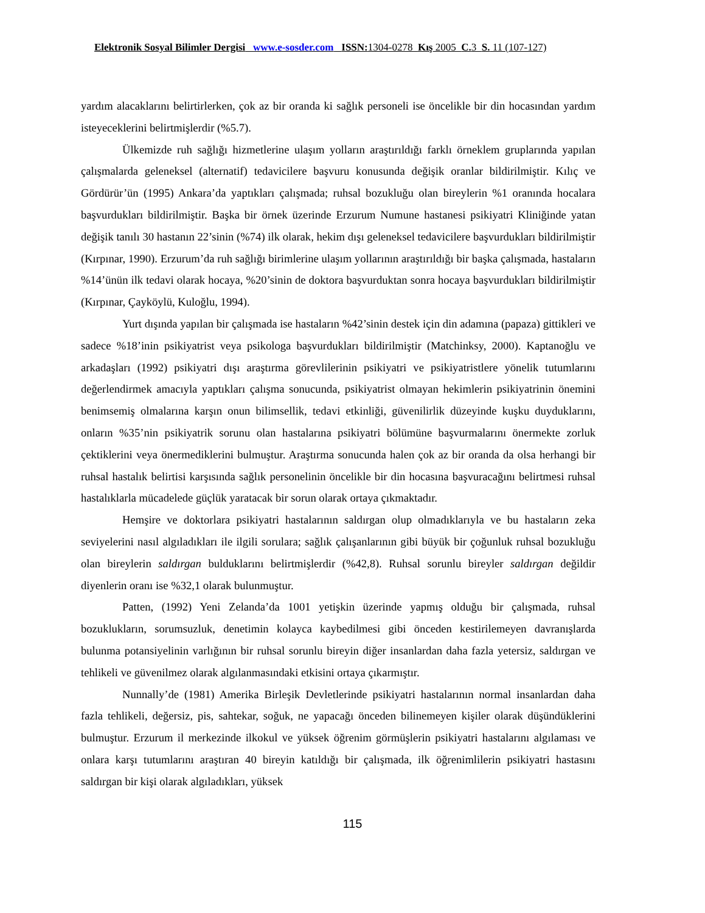Elektronik Sosyal Bilimler Dergisi www.e-sosder.com ISSN: 1304-0278 Kış 2005 C. 3 S. 11 (107-127)
yardım alacaklarını belirtirlerken, çok az bir oranda ki sağlık personeli ise öncelikle bir din hocasından yardım isteyeceklerini belirtmişlerdir (%5.7).
Ülkemizde ruh sağlığı hizmetlerine ulaşım yolların araştırıldığı farklı örneklem gruplarında yapılan çalışmalarda geleneksel (alternatif) tedavicilere başvuru konusunda değişik oranlar bildirilmiştir. Kılıç ve Gördürür’ün (1995) Ankara’da yaptıkları çalışmada; ruhsal bozukluğu olan bireylerin %1 oranında hocalara başvurdukları bildirilmiştir. Başka bir örnek üzerinde Erzurum Numune hastanesi psikiyatri Kliniğinde yatan değişik tanılı 30 hastanın 22’sinin (%74) ilk olarak, hekim dışı geleneksel tedavicilere başvurdukları bildirilmiştir (Kırpınar, 1990). Erzurum’da ruh sağlığı birimlerine ulaşım yollarının araştırıldığı bir başka çalışmada, hastaların %14’ünün ilk tedavi olarak hocaya, %20’sinin de doktora başvurduktan sonra hocaya başvurdukları bildirilmiştir (Kırpınar, Çayköylü, Kuloğlu, 1994).
Yurt dışında yapılan bir çalışmada ise hastaların %42’sinin destek için din adamına (papaza) gittikleri ve sadece %18’inin psikiyatrist veya psikologa başvurdukları bildirilmiştir (Matchinksy, 2000). Kaptanoğlu ve arkadaşları (1992) psikiyatri dışı araştırma görevlilerinin psikiyatri ve psikiyatristlere yönelik tutumlarını değerlendirmek amacıyla yaptıkları çalışma sonucunda, psikiyatrist olmayan hekimlerin psikiyatrinin önemini benimsemiş olmalarına karşın onun bilimsellik, tedavi etkinliği, güvenilirlik düzeyinde kuşku duyduklarını, onların %35’nin psikiyatrik sorunu olan hastalarına psikiyatri bölümüne başvurmalarını önermekte zorluk çektiklerini veya önermediklerini bulmuştur. Araştırma sonucunda halen çok az bir oranda da olsa herhangi bir ruhsal hastalık belirtisi karşısında sağlık personelinin öncelikle bir din hocasına başvuracağını belirtmesi ruhsal hastalıklarla mücadelede güçlük yaratacak bir sorun olarak ortaya çıkmaktadır.
Hemşire ve doktorlara psikiyatri hastalarının saldırgan olup olmadıklarıyla ve bu hastaların zeka seviyelerini nasıl algıladıkları ile ilgili sorulara; sağlık çalışanlarının gibi büyük bir çoğunluk ruhsal bozukluğu olan bireylerin saldırgan bulduklarını belirtmişlerdir (%42,8). Ruhsal sorunlu bireyler saldırgan değildir diyenlerin oranı ise %32,1 olarak bulunmuştur.
Patten, (1992) Yeni Zelanda’da 1001 yetişkin üzerinde yapmış olduğu bir çalışmada, ruhsal bozuklukların, sorumsuzluk, denetimin kolayca kaybedilmesi gibi önceden kestirilemeyen davranışlarda bulunma potansiyelinin varlığının bir ruhsal sorunlu bireyin diğer insanlardan daha fazla yetersiz, saldırgan ve tehlikeli ve güvenilmez olarak algılanmasındaki etkisini ortaya çıkarmıştır.
Nunnally’de (1981) Amerika Birleşik Devletlerinde psikiyatri hastalarının normal insanlardan daha fazla tehlikeli, değersiz, pis, sahtekar, soğuk, ne yapacağı önceden bilinemeyen kişiler olarak düşündüklerini bulmuştur. Erzurum il merkezinde ilkokul ve yüksek öğrenim görmüşlerin psikiyatri hastalarını algılaması ve onlara karşı tutumlarını araştıran 40 bireyin katıldığı bir çalışmada, ilk öğrenimlilerin psikiyatri hastasını saldırgan bir kişi olarak algıladıkları, yüksek
115